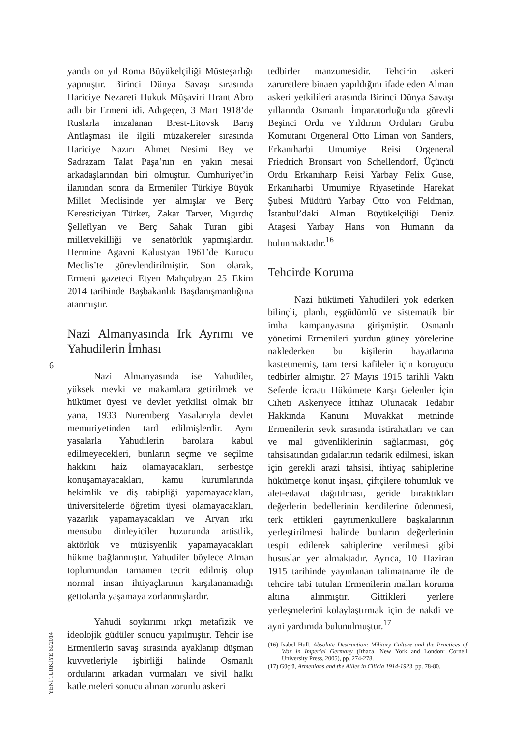yanda on yıl Roma Büyükelçiliği Müsteşarlığı yapmıştır. Birinci Dünya Savaşı sırasında Hariciye Nezareti Hukuk Müşaviri Hrant Abro adlı bir Ermeni idi. Adıgeçen, 3 Mart 1918’de Ruslarla imzalanan Brest-Litovsk Barış Antlaşması ile ilgili müzakereler sırasında Hariciye Nazırı Ahmet Nesimi Bey ve Sadrazam Talat Paşa’nın en yakın mesai arkadaşlarından biri olmuştur. Cumhuriyet’in ilanından sonra da Ermeniler Türkiye Büyük Millet Meclisinde yer almışlar ve Berç Keresticiyan Türker, Zakar Tarver, Mıgırdıç Şelleflyan ve Berç Sahak Turan gibi milletvekilliği ve senatörlük yapmışlardır. Hermine Agavni Kalustyan 1961’de Kurucu Meclis’te görevlendirilmiştir. Son olarak, Ermeni gazeteci Etyen Mahçubyan 25 Ekim 2014 tarihinde Başbakanlık Başdanışmanlığına atanmıştır.
Nazi Almanyasında Irk Ayrımı ve Yahudilerin İmhası
Nazi Almanyasında ise Yahudiler, yüksek mevki ve makamlara getirilmek ve hükümet üyesi ve devlet yetkilisi olmak bir yana, 1933 Nuremberg Yasalarıyla devlet memuriyetinden tard edilmişlerdir. Aynı yasalarla Yahudilerin barolara kabul edilmeyecekleri, bunların seçme ve seçilme hakkını haiz olamayacakları, serbestçe konuşamayacakları, kamu kurumlarında hekimlik ve diş tabipliği yapamayacakları, üniversitelerde öğretim üyesi olamayacakları, yazarlık yapamayacakları ve Aryan ırkı mensubu dinleyiciler huzurunda artistlik, aktörlük ve müzisyenlik yapamayacakları hükme bağlanmıştır. Yahudiler böylece Alman toplumundan tamamen tecrit edilmiş olup normal insan ihtiyaçlarının karşılanamadığı gettolarda yaşamaya zorlanmışlardır.
Yahudi soykırımı ırkçı metafizik ve ideolojik güdüler sonucu yapılmıştır. Tehcir ise Ermenilerin savaş sırasında ayaklanıp düşman kuvvetleriyle işbirliği halinde Osmanlı ordularını arkadan vurmaları ve sivil halkı katletmeleri sonucu alınan zorunlu askeri
tedbirler manzumesidir. Tehcirin askeri zaruretlere binaen yapıldığını ifade eden Alman askeri yetkilileri arasında Birinci Dünya Savaşı yıllarında Osmanlı İmparatorluğunda görevli Beşinci Ordu ve Yıldırım Orduları Grubu Komutanı Orgeneral Otto Liman von Sanders, Erkanıharbi Umumiye Reisi Orgeneral Friedrich Bronsart von Schellendorf, Üçüncü Ordu Erkanıharp Reisi Yarbay Felix Guse, Erkanıharbi Umumiye Riyasetinde Harekat Şubesi Müdürü Yarbay Otto von Feldman, İstanbul’daki Alman Büyükelçiliği Deniz Ataşesi Yarbay Hans von Humann da bulunmaktadır.<sup>16</sup>
Tehcirde Koruma
Nazi hükümeti Yahudileri yok ederken bilinçli, planlı, eşgüdümlü ve sistematik bir imha kampanyasına girişmiştir. Osmanlı yönetimi Ermenileri yurdun güney yörelerine naklederken bu kişilerin hayatlarına kastetmemiş, tam tersi kafileler için koruyucu tedbirler almıştır. 27 Mayıs 1915 tarihli Vaktı Seferde İcraatı Hükümete Karşı Gelenler İçin Ciheti Askeriyece İttihaz Olunacak Tedabir Hakkında Kanunı Muvakkat metninde Ermenilerin sevk sırasında istirahatları ve can ve mal güvenliklerinin sağlanması, göç tahsisatından gıdalarının tedarik edilmesi, iskan için gerekli arazi tahsisi, ihtiyaç sahiplerine hükümetçe konut inşası, çiftçilere tohumluk ve alet-edavat dağıtılması, geride bıraktıkları değerlerin bedellerinin kendilerine ödenmesi, terk ettikleri gayrımenkullere başkalarının yerleştirilmesi halinde bunların değerlerinin tespit edilerek sahiplerine verilmesi gibi hususlar yer almaktadır. Ayrıca, 10 Haziran 1915 tarihinde yayınlanan talimatname ile de tehcire tabi tutulan Ermenilerin malları koruma altına alınmıştır. Gittikleri yerlere yerleşmelerini kolaylaştırmak için de nakdi ve ayni yardımda bulunulmuştur.<sup>17</sup>
(16) Isabel Hull, Absolute Destruction: Military Culture and the Practices of War in Imperial Germany (Ithaca, New York and London: Cornell University Press, 2005), pp. 274-278.
(17) Güçlü, Armenians and the Allies in Cilicia 1914-1923, pp. 78-80.
6
YENİ TÜRKİYE 60/2014